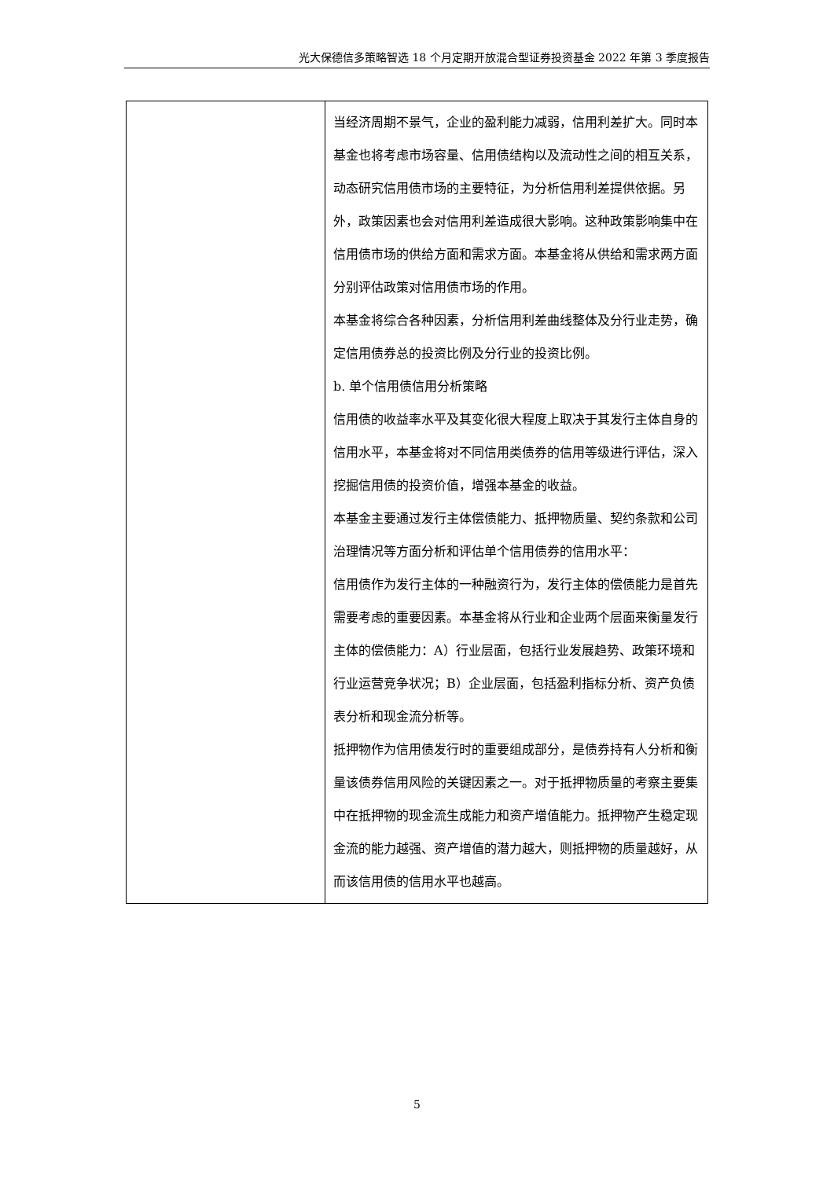光大保德信多策略智选 18 个月定期开放混合型证券投资基金 2022 年第 3 季度报告
| | 当经济周期不景气，企业的盈利能力减弱，信用利差扩大。同时本基金也将考虑市场容量、信用债结构以及流动性之间的相互关系，动态研究信用债市场的主要特征，为分析信用利差提供依据。另外，政策因素也会对信用利差造成很大影响。这种政策影响集中在信用债市场的供给方面和需求方面。本基金将从供给和需求两方面分别评估政策对信用债市场的作用。 本基金将综合各种因素，分析信用利差曲线整体及分行业走势，确定信用债券总的投资比例及分行业的投资比例。 b. 单个信用债信用分析策略 信用债的收益率水平及其变化很大程度上取决于其发行主体自身的信用水平，本基金将对不同信用类债券的信用等级进行评估，深入挖掘信用债的投资价值，增强本基金的收益。 本基金主要通过发行主体偿债能力、抵押物质量、契约条款和公司治理情况等方面分析和评估单个信用债券的信用水平： 信用债作为发行主体的一种融资行为，发行主体的偿债能力是首先需要考虑的重要因素。本基金将从行业和企业两个层面来衡量发行主体的偿债能力：A）行业层面，包括行业发展趋势、政策环境和行业运营竞争状况；B）企业层面，包括盈利指标分析、资产负债表分析和现金流分析等。 抵押物作为信用债发行时的重要组成部分，是债券持有人分析和衡量该债券信用风险的关键因素之一。对于抵押物质量的考察主要集中在抵押物的现金流生成能力和资产增值能力。抵押物产生稳定现金流的能力越强、资产增值的潜力越大，则抵押物的质量越好，从而该信用债的信用水平也越高。 |
5